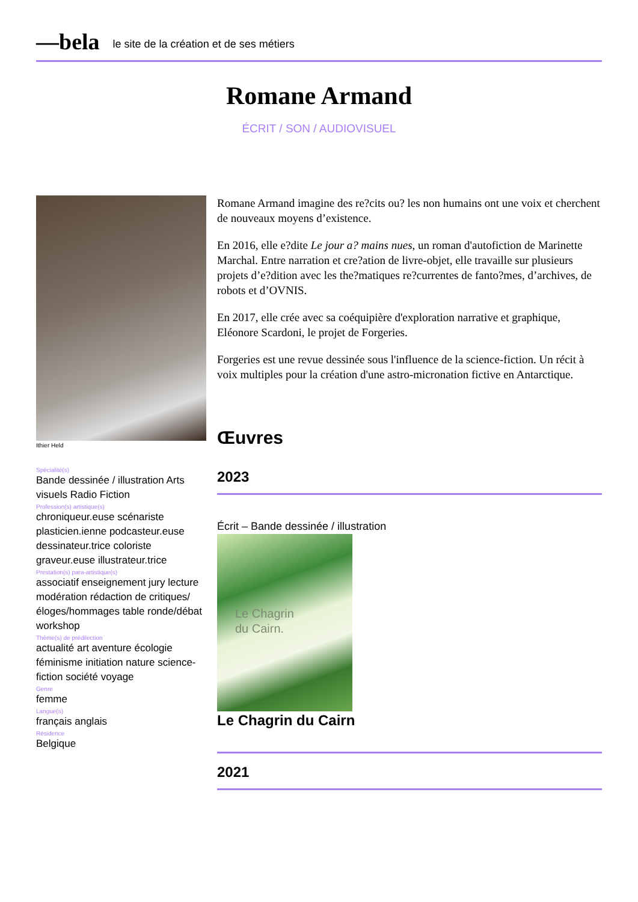—bela le site de la création et de ses métiers
Romane Armand
ÉCRIT / SON / AUDIOVISUEL
Ithier Held
Spécialité(s)
Bande dessinée / illustration Arts visuels Radio Fiction
Profession(s) artistique(s)
chroniqueur.euse scénariste plasticien.ienne podcasteur.euse dessinateur.trice coloriste graveur.euse illustrateur.trice
Prestation(s) para-artistique(s)
associatif enseignement jury lecture modération rédaction de critiques/éloges/hommages table ronde/débat workshop
Thème(s) de prédilection
actualité art aventure écologie féminisme initiation nature science-fiction société voyage
Genre
femme
Langue(s)
français anglais
Résidence
Belgique
Romane Armand imagine des re?cits ou? les non humains ont une voix et cherchent de nouveaux moyens d’existence.
En 2016, elle e?dite Le jour a? mains nues, un roman d'autofiction de Marinette Marchal. Entre narration et cre?ation de livre-objet, elle travaille sur plusieurs projets d’e?dition avec les the?matiques re?currentes de fanto?mes, d’archives, de robots et d’OVNIS.
En 2017, elle crée avec sa coéquipière d'exploration narrative et graphique, Eléonore Scardoni, le projet de Forgeries.
Forgeries est une revue dessinée sous l'influence de la science-fiction. Un récit à voix multiples pour la création d'une astro-micronation fictive en Antarctique.
Œuvres
2023
Écrit – Bande dessinée / illustration
Le Chagrin
du Cairn.
Le Chagrin du Cairn
2021